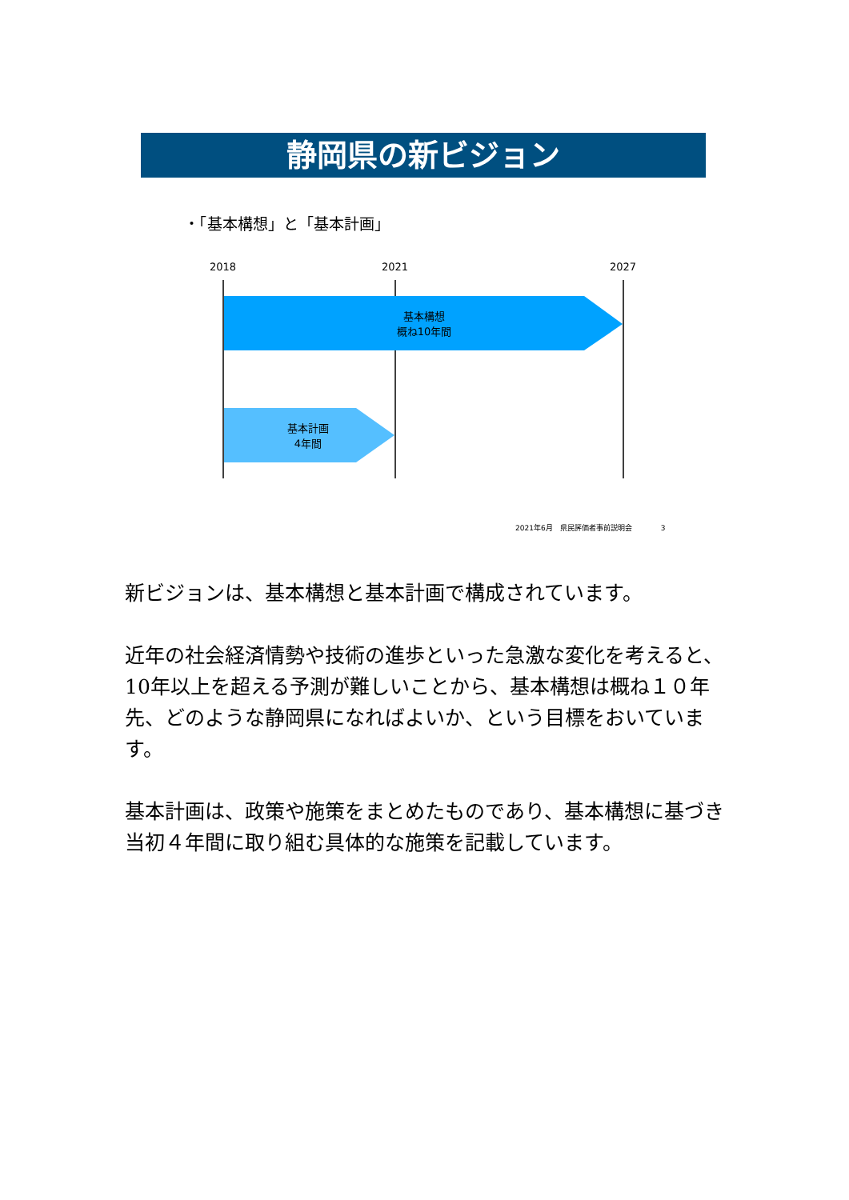静岡県の新ビジョン
・「基本構想」と「基本計画」
2018 2021 2027
基本構想
概ね10年間
基本計画
4年間
2021年6月　県民評価者事前説明会　　　　3
新ビジョンは、基本構想と基本計画で構成されています。
近年の社会経済情勢や技術の進歩といった急激な変化を考えると、10年以上を超える予測が難しいことから、基本構想は概ね１０年先、どのような静岡県になればよいか、という目標をおいています。
基本計画は、政策や施策をまとめたものであり、基本構想に基づき当初４年間に取り組む具体的な施策を記載しています。